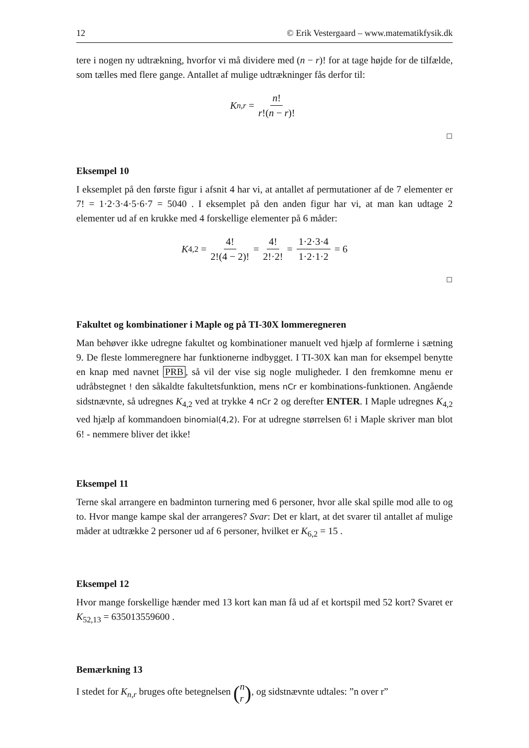12 © Erik Vestergaard – www.matematikfysik.dk
tere i nogen ny udtrækning, hvorfor vi må dividere med (n − r)! for at tage højde for de tilfælde, som tælles med flere gange. Antallet af mulige udtrækninger fås derfor til:
K<sub>n,r</sub> = n! r!(n − r)!
☐
Eksempel 10
I eksemplet på den første figur i afsnit 4 har vi, at antallet af permutationer af de 7 elementer er 7! = 1·2·3·4·5·6·7 = 5040 . I eksemplet på den anden figur har vi, at man kan udtage 2 elementer ud af en krukke med 4 forskellige elementer på 6 måder:
K<sub>4,2</sub> = 4! 2!(4 − 2)! = 4! 2!·2! = 1·2·3·4 1·2·1·2 = 6
☐
Fakultet og kombinationer i Maple og på TI-30X lommeregneren
Man behøver ikke udregne fakultet og kombinationer manuelt ved hjælp af formlerne i sætning 9. De fleste lommeregnere har funktionerne indbygget. I TI-30X kan man for eksempel benytte en knap med navnet PRB, så vil der vise sig nogle muligheder. I den fremkomne menu er udråbstegnet ! den såkaldte fakultetsfunktion, mens nCr er kombinations-funktionen. Angående sidstnævnte, så udregnes K<sub>4,2</sub> ved at trykke 4 nCr 2 og derefter ENTER. I Maple udregnes K<sub>4,2</sub> ved hjælp af kommandoen binomial(4,2). For at udregne størrelsen 6! i Maple skriver man blot 6! - nemmere bliver det ikke!
Eksempel 11
Terne skal arrangere en badminton turnering med 6 personer, hvor alle skal spille mod alle to og to. Hvor mange kampe skal der arrangeres? Svar: Det er klart, at det svarer til antallet af mulige måder at udtrække 2 personer ud af 6 personer, hvilket er K<sub>6,2</sub> = 15 .
Eksempel 12
Hvor mange forskellige hænder med 13 kort kan man få ud af et kortspil med 52 kort? Svaret er K<sub>52,13</sub> = 635013559600 .
Bemærkning 13
I stedet for K<sub>n,r</sub> bruges ofte betegnelsen (n r), og sidstnævnte udtales: ”n over r”